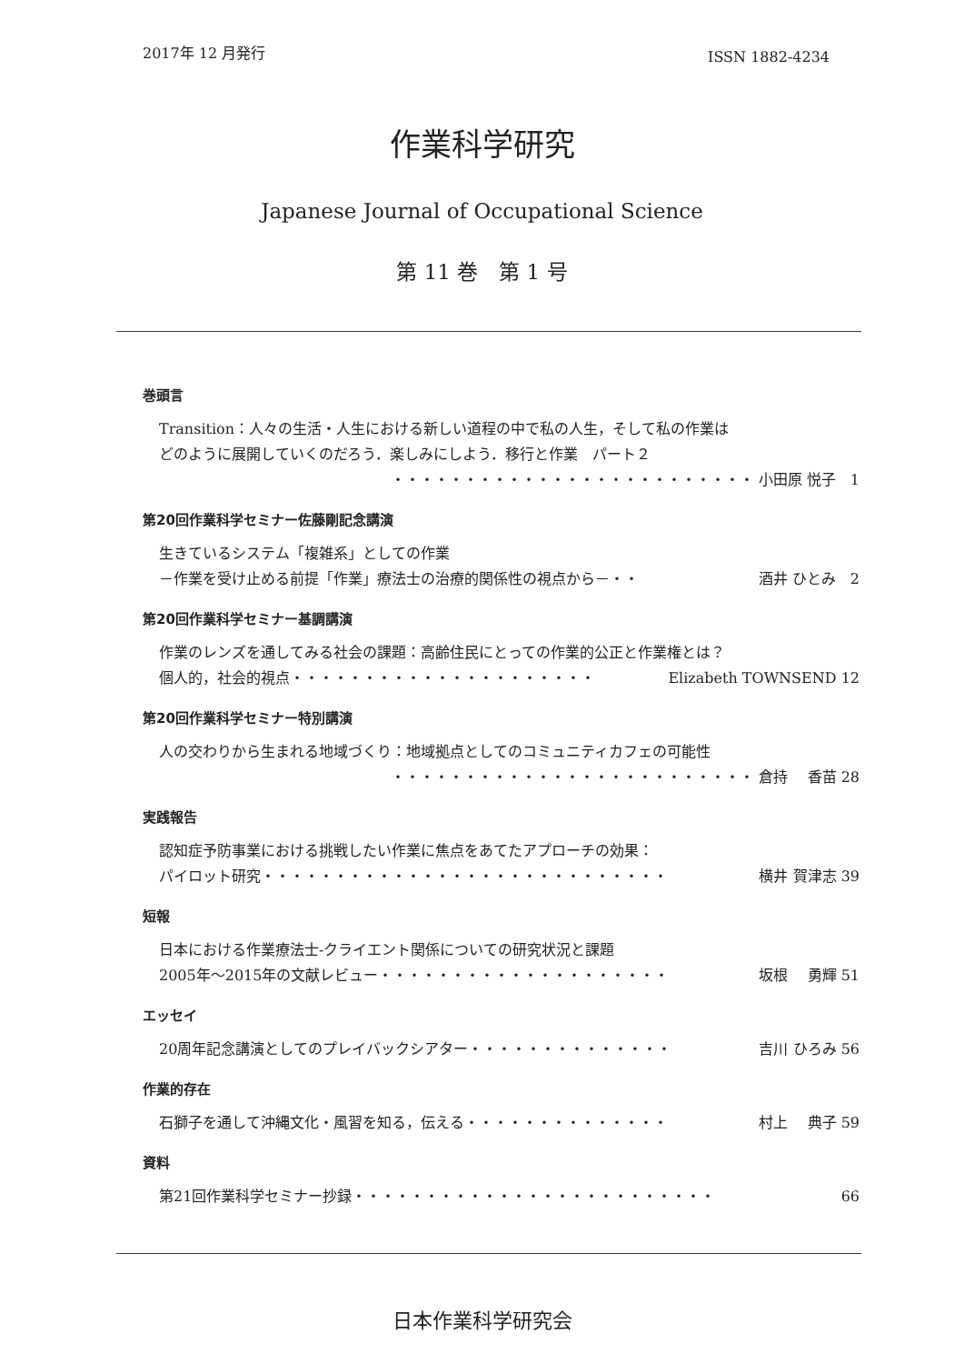2017年 12 月発行 ISSN 1882-4234
作業科学研究
Japanese Journal of Occupational Science
第 11 巻　第 1 号
巻頭言
Transition：人々の生活・人生における新しい道程の中で私の人生，そして私の作業は
どのように展開していくのだろう．楽しみにしよう．移行と作業　パート２
・・・・・・・・・・・・・・・・・・・・・・・・・ 小田原 悦子　1
第20回作業科学セミナー佐藤剛記念講演
生きているシステム「複雑系」としての作業
－作業を受け止める前提「作業」療法士の治療的関係性の視点から－・・ 酒井 ひとみ　2
第20回作業科学セミナー基調講演
作業のレンズを通してみる社会の課題：高齢住民にとっての作業的公正と作業権とは？
個人的，社会的視点・・・・・・・・・・・・・・・・・・・・・ Elizabeth TOWNSEND 12
第20回作業科学セミナー特別講演
人の交わりから生まれる地域づくり：地域拠点としてのコミュニティカフェの可能性
・・・・・・・・・・・・・・・・・・・・・・・・・ 倉持　 香苗 28
実践報告
認知症予防事業における挑戦したい作業に焦点をあてたアプローチの効果：
パイロット研究・・・・・・・・・・・・・・・・・・・・・・・・・・・・ 横井 賀津志 39
短報
日本における作業療法士-クライエント関係についての研究状況と課題
2005年～2015年の文献レビュー・・・・・・・・・・・・・・・・・・・・ 坂根　 勇輝 51
エッセイ
20周年記念講演としてのプレイバックシアター・・・・・・・・・・・・・・ 吉川 ひろみ 56
作業的存在
石獅子を通して沖縄文化・風習を知る，伝える・・・・・・・・・・・・・・ 村上　 典子 59
資料
第21回作業科学セミナー抄録・・・・・・・・・・・・・・・・・・・・・・・・・ 66
日本作業科学研究会